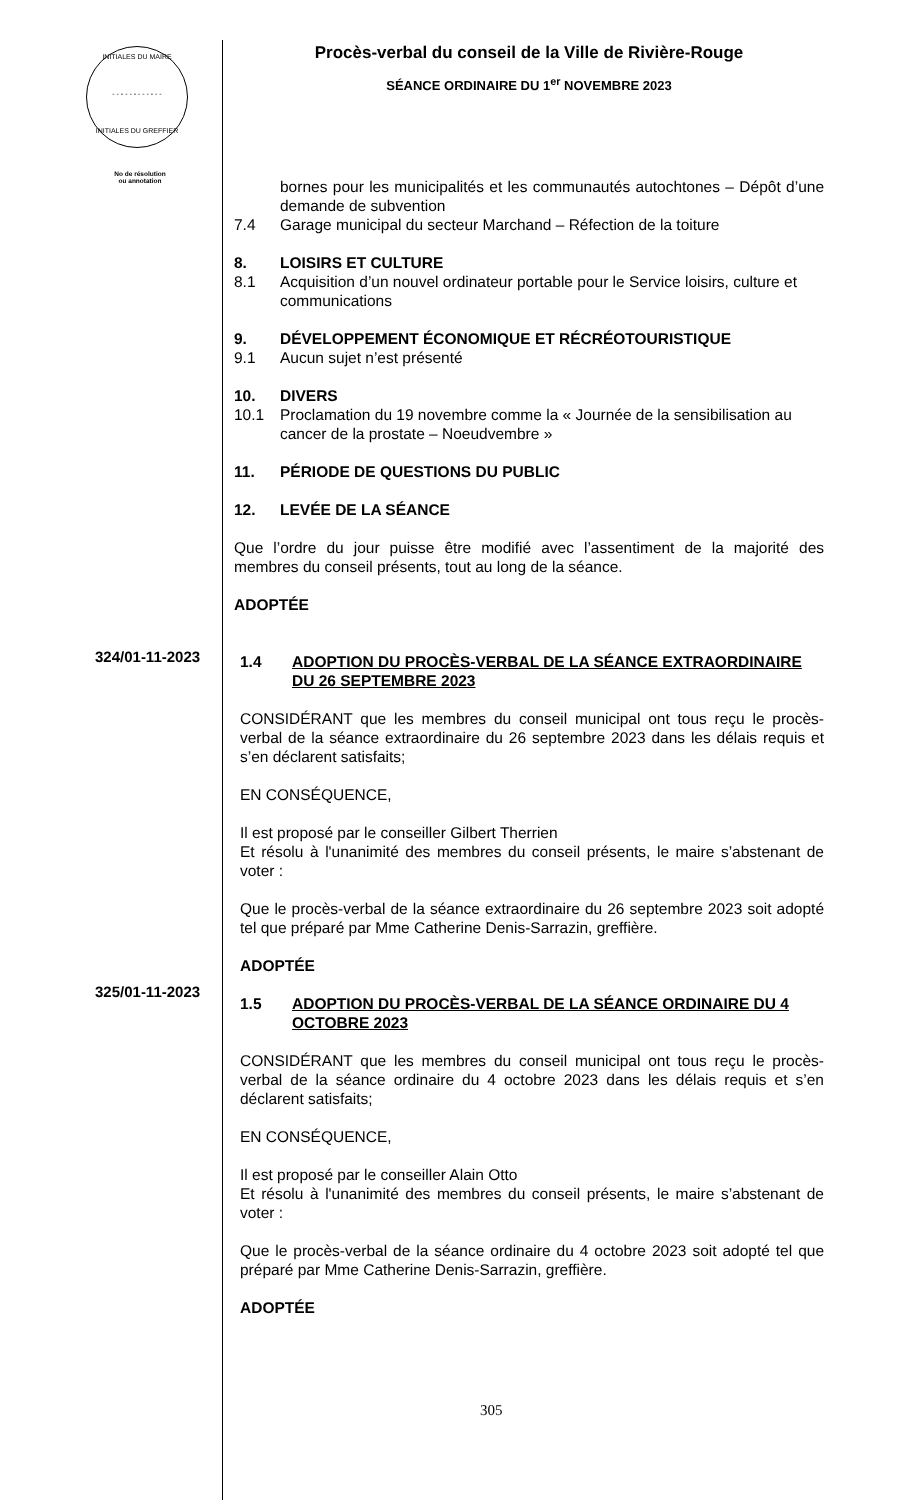INITIALES DU MAIRE
- - - - - - - - - - - -
INITIALES DU GREFFIER
No de résolution
ou annotation
324/01-11-2023
325/01-11-2023
Procès-verbal du conseil de la Ville de Rivière-Rouge
SÉANCE ORDINAIRE DU 1<sup>er</sup> NOVEMBRE 2023
bornes pour les municipalités et les communautés autochtones – Dépôt d’une demande de subvention
7.4 Garage municipal du secteur Marchand – Réfection de la toiture
8. LOISIRS ET CULTURE
8.1 Acquisition d’un nouvel ordinateur portable pour le Service loisirs, culture et communications
9. DÉVELOPPEMENT ÉCONOMIQUE ET RÉCRÉOTOURISTIQUE
9.1 Aucun sujet n’est présenté
10. DIVERS
10.1 Proclamation du 19 novembre comme la « Journée de la sensibilisation au cancer de la prostate – Noeudvembre »
11. PÉRIODE DE QUESTIONS DU PUBLIC
12. LEVÉE DE LA SÉANCE
Que l’ordre du jour puisse être modifié avec l’assentiment de la majorité des membres du conseil présents, tout au long de la séance.
ADOPTÉE
1.4 ADOPTION DU PROCÈS-VERBAL DE LA SÉANCE EXTRAORDINAIRE DU 26 SEPTEMBRE 2023
CONSIDÉRANT que les membres du conseil municipal ont tous reçu le procès-verbal de la séance extraordinaire du 26 septembre 2023 dans les délais requis et s’en déclarent satisfaits;
EN CONSÉQUENCE,
Il est proposé par le conseiller Gilbert Therrien
Et résolu à l'unanimité des membres du conseil présents, le maire s’abstenant de voter :
Que le procès-verbal de la séance extraordinaire du 26 septembre 2023 soit adopté tel que préparé par Mme Catherine Denis-Sarrazin, greffière.
ADOPTÉE
1.5 ADOPTION DU PROCÈS-VERBAL DE LA SÉANCE ORDINAIRE DU 4 OCTOBRE 2023
CONSIDÉRANT que les membres du conseil municipal ont tous reçu le procès-verbal de la séance ordinaire du 4 octobre 2023 dans les délais requis et s’en déclarent satisfaits;
EN CONSÉQUENCE,
Il est proposé par le conseiller Alain Otto
Et résolu à l'unanimité des membres du conseil présents, le maire s’abstenant de voter :
Que le procès-verbal de la séance ordinaire du 4 octobre 2023 soit adopté tel que préparé par Mme Catherine Denis-Sarrazin, greffière.
ADOPTÉE
305